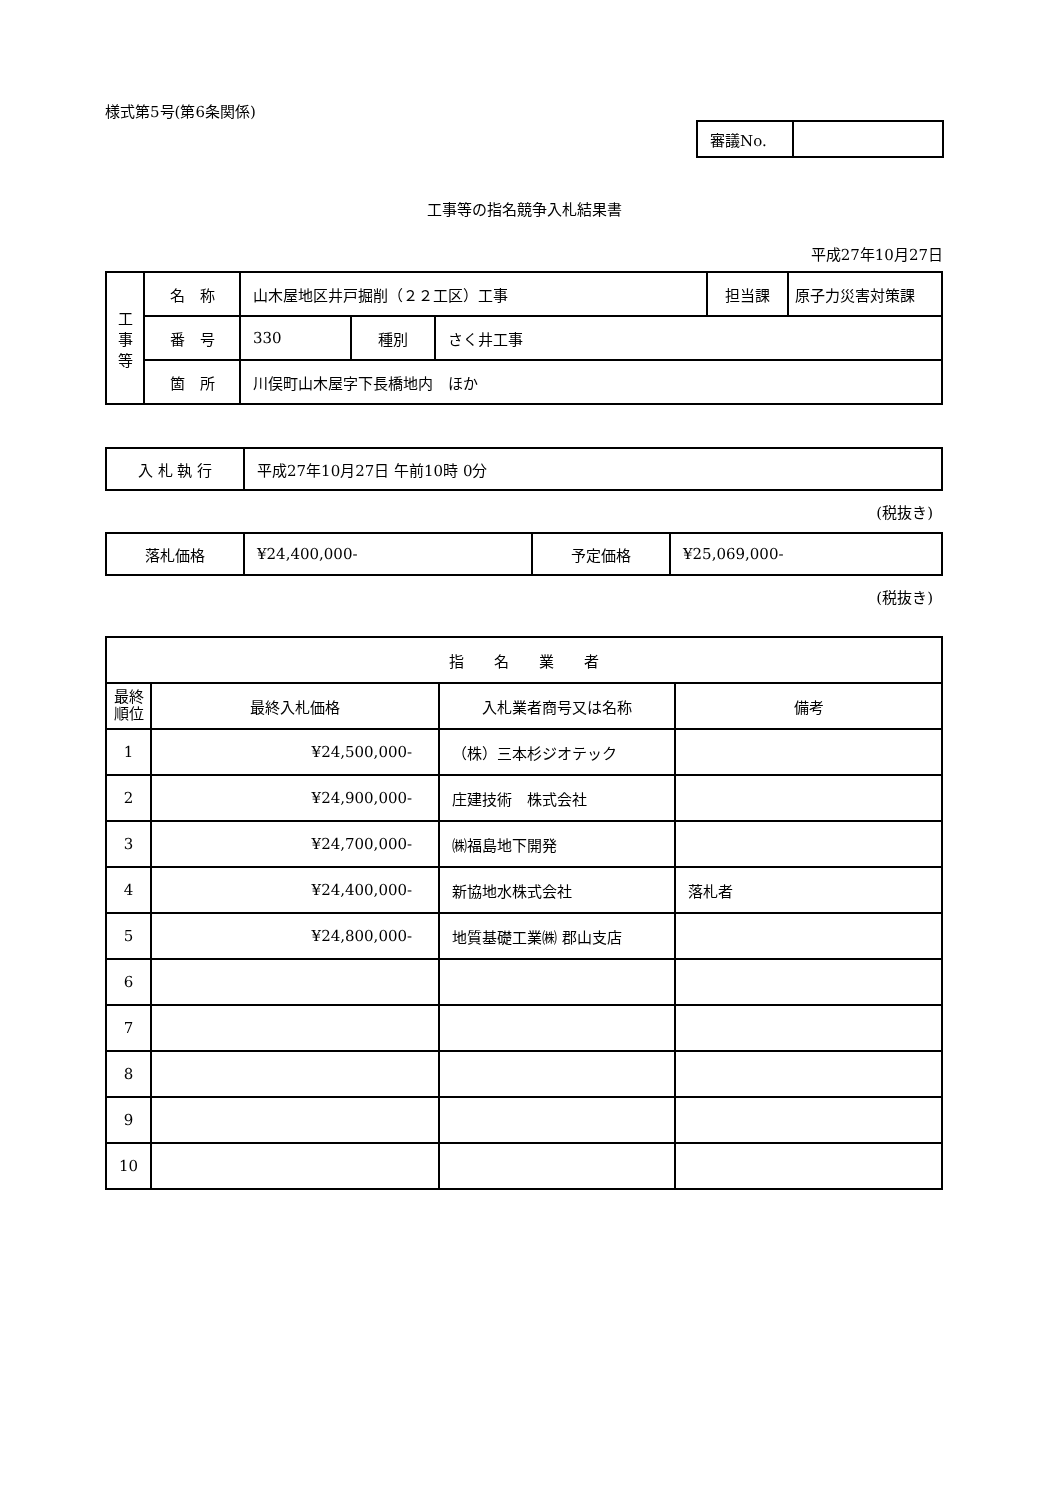様式第5号(第6条関係)
| 審議No. | |
工事等の指名競争入札結果書
平成27年10月27日
| 工 事 等 | 名 称 | 山木屋地区井戸掘削（２２工区）工事 | | | 担当課 | 原子力災害対策課 |
| | 番 号 | 330 | 種別 | さく井工事 | | |
| | 箇 所 | 川俣町山木屋字下長橋地内 ほか | | | | |
| 入 札 執 行 | 平成27年10月27日 午前10時 0分 |
(税抜き)
| 落札価格 | ¥24,400,000- | 予定価格 | ¥25,069,000- |
(税抜き)
| 指 名 業 者 | | | |
| --- | --- | --- | --- |
| 最終 順位 | 最終入札価格 | 入札業者商号又は名称 | 備考 |
| 1 | ¥24,500,000- | （株）三本杉ジオテック | |
| 2 | ¥24,900,000- | 庄建技術 株式会社 | |
| 3 | ¥24,700,000- | ㈱福島地下開発 | |
| 4 | ¥24,400,000- | 新協地水株式会社 | 落札者 |
| 5 | ¥24,800,000- | 地質基礎工業㈱ 郡山支店 | |
| 6 | | | |
| 7 | | | |
| 8 | | | |
| 9 | | | |
| 10 | | | |